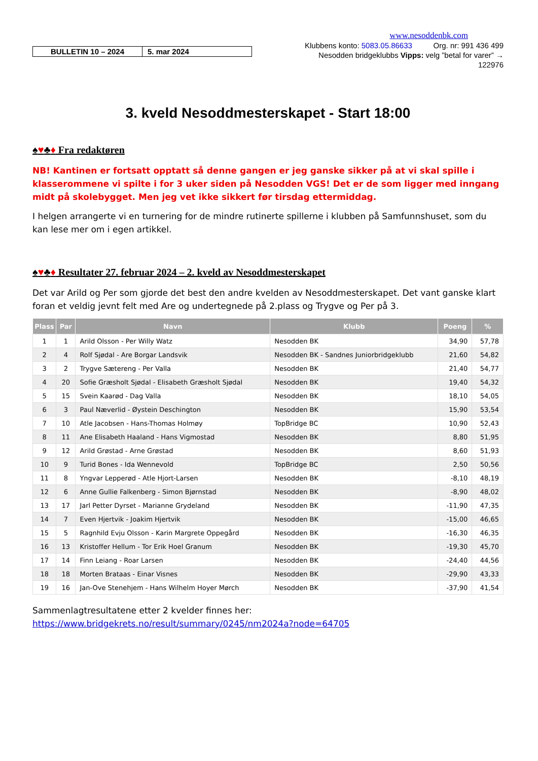BULLETIN 10 – 2024 5. mar 2024
www.nesoddenbk.com
Klubbens konto: 5083.05.86633 Org. nr: 991 436 499
Nesodden bridgeklubbs Vipps: velg ”betal for varer” →
122976
3. kveld Nesoddmesterskapet - Start 18:00
♠♥♣♦ Fra redaktøren
NB! Kantinen er fortsatt opptatt så denne gangen er jeg ganske sikker på at vi skal spille i klasserommene vi spilte i for 3 uker siden på Nesodden VGS! Det er de som ligger med inngang midt på skolebygget. Men jeg vet ikke sikkert før tirsdag ettermiddag.
I helgen arrangerte vi en turnering for de mindre rutinerte spillerne i klubben på Samfunnshuset, som du kan lese mer om i egen artikkel.
♠♥♣♦ Resultater 27. februar 2024 – 2. kveld av Nesoddmesterskapet
Det var Arild og Per som gjorde det best den andre kvelden av Nesoddmesterskapet. Det vant ganske klart foran et veldig jevnt felt med Are og undertegnede på 2.plass og Trygve og Per på 3.
| Plass | Par | Navn | Klubb | Poeng | % |
| --- | --- | --- | --- | --- | --- |
| 1 | 1 | Arild Olsson - Per Willy Watz | Nesodden BK | 34,90 | 57,78 |
| 2 | 4 | Rolf Sjødal - Are Borgar Landsvik | Nesodden BK - Sandnes Juniorbridgeklubb | 21,60 | 54,82 |
| 3 | 2 | Trygve Sætereng - Per Valla | Nesodden BK | 21,40 | 54,77 |
| 4 | 20 | Sofie Græsholt Sjødal - Elisabeth Græsholt Sjødal | Nesodden BK | 19,40 | 54,32 |
| 5 | 15 | Svein Kaarød - Dag Valla | Nesodden BK | 18,10 | 54,05 |
| 6 | 3 | Paul Næverlid - Øystein Deschington | Nesodden BK | 15,90 | 53,54 |
| 7 | 10 | Atle Jacobsen - Hans-Thomas Holmøy | TopBridge BC | 10,90 | 52,43 |
| 8 | 11 | Ane Elisabeth Haaland - Hans Vigmostad | Nesodden BK | 8,80 | 51,95 |
| 9 | 12 | Arild Grøstad - Arne Grøstad | Nesodden BK | 8,60 | 51,93 |
| 10 | 9 | Turid Bones - Ida Wennevold | TopBridge BC | 2,50 | 50,56 |
| 11 | 8 | Yngvar Lepperød - Atle Hjort-Larsen | Nesodden BK | -8,10 | 48,19 |
| 12 | 6 | Anne Gullie Falkenberg - Simon Bjørnstad | Nesodden BK | -8,90 | 48,02 |
| 13 | 17 | Jarl Petter Dyrset - Marianne Grydeland | Nesodden BK | -11,90 | 47,35 |
| 14 | 7 | Even Hjertvik - Joakim Hjertvik | Nesodden BK | -15,00 | 46,65 |
| 15 | 5 | Ragnhild Evju Olsson - Karin Margrete Oppegård | Nesodden BK | -16,30 | 46,35 |
| 16 | 13 | Kristoffer Hellum - Tor Erik Hoel Granum | Nesodden BK | -19,30 | 45,70 |
| 17 | 14 | Finn Leiang - Roar Larsen | Nesodden BK | -24,40 | 44,56 |
| 18 | 18 | Morten Brataas - Einar Visnes | Nesodden BK | -29,90 | 43,33 |
| 19 | 16 | Jan-Ove Stenehjem - Hans Wilhelm Hoyer Mørch | Nesodden BK | -37,90 | 41,54 |
Sammenlagtresultatene etter 2 kvelder finnes her:
https://www.bridgekrets.no/result/summary/0245/nm2024a?node=64705